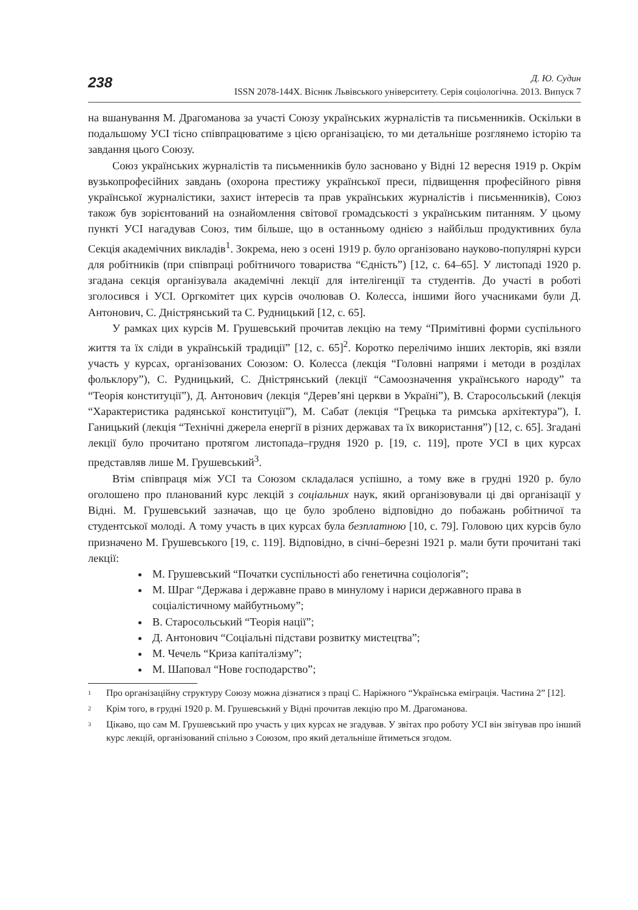238
Д. Ю. Судин
ISSN 2078-144X. Вісник Львівського університету. Серія соціологічна. 2013. Випуск 7
на вшанування М. Драгоманова за участі Союзу українських журналістів та письменників. Оскільки в подальшому УСІ тісно співпрацюватиме з цією організацією, то ми детальніше розглянемо історію та завдання цього Союзу.
Союз українських журналістів та письменників було засновано у Відні 12 вересня 1919 р. Окрім вузькопрофесійних завдань (охорона престижу української преси, підвищення професійного рівня української журналістики, захист інтересів та прав українських журналістів і письменників), Союз також був зорієнтований на ознайомлення світової громадськості з українським питанням. У цьому пункті УСІ нагадував Союз, тим більше, що в останньому однією з найбільш продуктивних була Секція академічних викладів<sup>1</sup>. Зокрема, нею з осені 1919 р. було організовано науково-популярні курси для робітників (при співпраці робітничого товариства “Єдність”) [12, с. 64–65]. У листопаді 1920 р. згадана секція організувала академічні лекції для інтелігенції та студентів. До участі в роботі зголосився і УСІ. Оргкомітет цих курсів очолював О. Колесса, іншими його учасниками були Д. Антонович, С. Дністрянський та С. Рудницький [12, с. 65].
У рамках цих курсів М. Грушевський прочитав лекцію на тему “Примітивні форми суспільного життя та їх сліди в українській традиції” [12, с. 65]<sup>2</sup>. Коротко перелічимо інших лекторів, які взяли участь у курсах, організованих Союзом: О. Колесса (лекція “Головні напрями і методи в розділах фольклору”), С. Рудницький, С. Дністрянський (лекції “Самоозначення українського народу” та “Теорія конституції”), Д. Антонович (лекція “Дерев’яні церкви в Україні”), В. Старосольський (лекція “Характеристика радянської конституції”), М. Сабат (лекція “Грецька та римська архітектура”), І. Ганицький (лекція “Технічні джерела енергії в різних державах та їх використання”) [12, с. 65]. Згадані лекції було прочитано протягом листопада–грудня 1920 р. [19, с. 119], проте УСІ в цих курсах представляв лише М. Грушевський<sup>3</sup>.
Втім співпраця між УСІ та Союзом складалася успішно, а тому вже в грудні 1920 р. було оголошено про планований курс лекцій з соціальних наук, який організовували ці дві організації у Відні. М. Грушевський зазначав, що це було зроблено відповідно до побажань робітничої та студентської молоді. А тому участь в цих курсах була безплатною [10, с. 79]. Головою цих курсів було призначено М. Грушевського [19, с. 119]. Відповідно, в січні–березні 1921 р. мали бути прочитані такі лекції:
М. Грушевський “Початки суспільності або генетична соціологія”;
М. Шраг “Держава і державне право в минулому і нариси державного права в соціалістичному майбутньому”;
В. Старосольський “Теорія нації”;
Д. Антонович “Соціальні підстави розвитку мистецтва”;
М. Чечель “Криза капіталізму”;
М. Шаповал “Нове господарство”;
<sup>1</sup>
Про організаційну структуру Союзу можна дізнатися з праці С. Наріжного “Українська еміграція. Частина 2” [12].
<sup>2</sup>
Крім того, в грудні 1920 р. М. Грушевський у Відні прочитав лекцію про М. Драгоманова.
<sup>3</sup>
Цікаво, що сам М. Грушевський про участь у цих курсах не згадував. У звітах про роботу УСІ він звітував про інший курс лекцій, організований спільно з Союзом, про який детальніше йтиметься згодом.